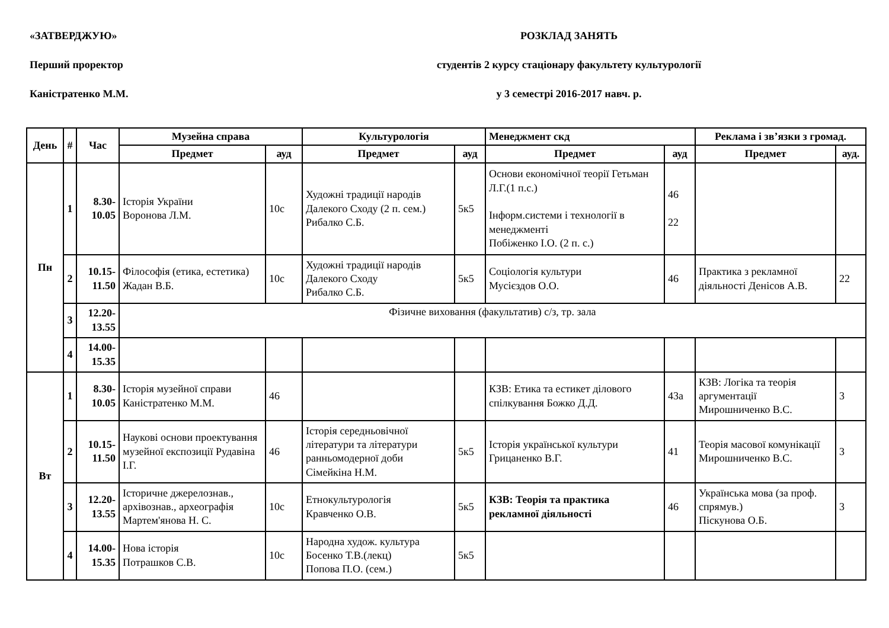«ЗАТВЕРДЖУЮ»
РОЗКЛАД ЗАНЯТЬ
Перший проректор
студентів 2 курсу стаціонару факультету культурології
Каністратенко М.М.
у 3 семестрі 2016-2017 навч. р.
| День | # | Час | Музейна справа | | Культурологія | | Менеджмент скд | | Реклама і зв’язки з громад. | |
| --- | --- | --- | --- | --- | --- | --- | --- | --- | --- | --- |
| | | | Предмет | ауд | Предмет | ауд | Предмет | ауд | Предмет | ауд. |
| Пн | 1 | 8.30- 10.05 | Історія України Воронова Л.М. | 10с | Художні традиції народів Далекого Сходу (2 п. сем.) Рибалко С.Б. | 5к5 | Основи економічної теорії Гетьман Л.Г.(1 п.с.) Інформ.системи і технології в менеджменті Побіженко І.О. (2 п. с.) | 46 22 | | |
| | 2 | 10.15- 11.50 | Філософія (етика, естетика) Жадан В.Б. | 10с | Художні традиції народів Далекого Сходу Рибалко С.Б. | 5к5 | Соціологія культури Мусієздов О.О. | 46 | Практика з рекламної діяльності Денісов А.В. | 22 |
| | 3 | 12.20- 13.55 | Фізичне виховання (факультатив) с/з, тр. зала | | | | | | | |
| | 4 | 14.00- 15.35 | | | | | | | | |
| Вт | 1 | 8.30- 10.05 | Історія музейної справи Каністратенко М.М. | 46 | | | КЗВ: Етика та естикет ділового спілкування Божко Д.Д. | 43а | КЗВ: Логіка та теорія аргументації Мирошниченко В.С. | 3 |
| | 2 | 10.15- 11.50 | Наукові основи проектування музейної експозиції Рудавіна І.Г. | 46 | Історія середньовічної літератури та літератури ранньомодерної доби Сімейкіна Н.М. | 5к5 | Історія української культури Грицаненко В.Г. | 41 | Теорія масової комунікації Мирошниченко В.С. | 3 |
| | 3 | 12.20- 13.55 | Історичне джерелознав., архівознав., археографія Мартем'янова Н. С. | 10с | Етнокультурологія Кравченко О.В. | 5к5 | КЗВ: Теорія та практика рекламної діяльності | 46 | Українська мова (за проф. спрямув.) Піскунова О.Б. | 3 |
| | 4 | 14.00- 15.35 | Нова історія Потрашков С.В. | 10с | Народна худож. культура Босенко Т.В.(лекц) Попова П.О. (сем.) | 5к5 | | | | |